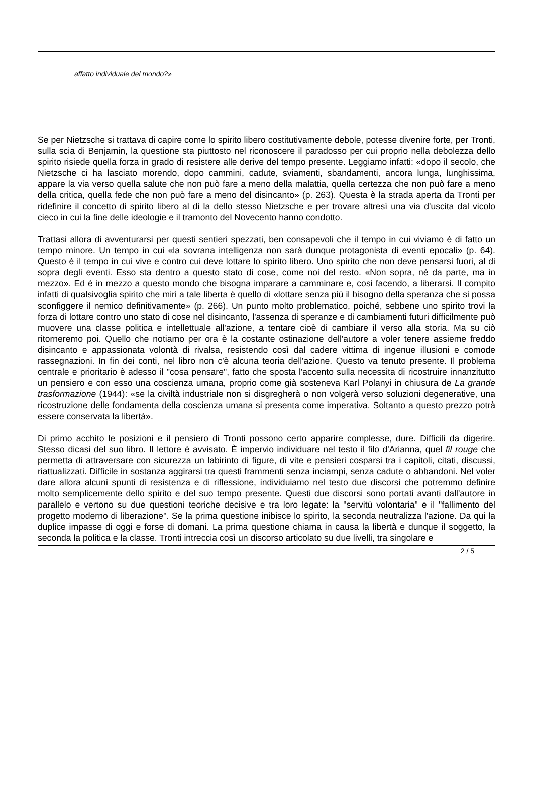affatto individuale del mondo?»
Se per Nietzsche si trattava di capire come lo spirito libero costitutivamente debole, potesse divenire forte, per Tronti, sulla scia di Benjamin, la questione sta piuttosto nel riconoscere il paradosso per cui proprio nella debolezza dello spirito risiede quella forza in grado di resistere alle derive del tempo presente. Leggiamo infatti: «dopo il secolo, che Nietzsche ci ha lasciato morendo, dopo cammini, cadute, sviamenti, sbandamenti, ancora lunga, lunghissima, appare la via verso quella salute che non può fare a meno della malattia, quella certezza che non può fare a meno della critica, quella fede che non può fare a meno del disincanto» (p. 263). Questa è la strada aperta da Tronti per ridefinire il concetto di spirito libero al di la dello stesso Nietzsche e per trovare altresì una via d'uscita dal vicolo cieco in cui la fine delle ideologie e il tramonto del Novecento hanno condotto.
Trattasi allora di avventurarsi per questi sentieri spezzati, ben consapevoli che il tempo in cui viviamo è di fatto un tempo minore. Un tempo in cui «la sovrana intelligenza non sarà dunque protagonista di eventi epocali» (p. 64). Questo è il tempo in cui vive e contro cui deve lottare lo spirito libero. Uno spirito che non deve pensarsi fuori, al di sopra degli eventi. Esso sta dentro a questo stato di cose, come noi del resto. «Non sopra, né da parte, ma in mezzo». Ed è in mezzo a questo mondo che bisogna imparare a camminare e, cosi facendo, a liberarsi. Il compito infatti di qualsivoglia spirito che miri a tale liberta è quello di «lottare senza più il bisogno della speranza che si possa sconfiggere il nemico definitivamente» (p. 266). Un punto molto problematico, poiché, sebbene uno spirito trovi la forza di lottare contro uno stato di cose nel disincanto, l'assenza di speranze e di cambiamenti futuri difficilmente può muovere una classe politica e intellettuale all'azione, a tentare cioè di cambiare il verso alla storia. Ma su ciò ritorneremo poi. Quello che notiamo per ora è la costante ostinazione dell'autore a voler tenere assieme freddo disincanto e appassionata volontà di rivalsa, resistendo così dal cadere vittima di ingenue illusioni e comode rassegnazioni. In fin dei conti, nel libro non c'è alcuna teoria dell'azione. Questo va tenuto presente. Il problema centrale e prioritario è adesso il "cosa pensare", fatto che sposta l'accento sulla necessita di ricostruire innanzitutto un pensiero e con esso una coscienza umana, proprio come già sosteneva Karl Polanyi in chiusura de La grande trasformazione (1944): «se la civiltà industriale non si disgregherà o non volgerà verso soluzioni degenerative, una ricostruzione delle fondamenta della coscienza umana si presenta come imperativa. Soltanto a questo prezzo potrà essere conservata la libertà».
Di primo acchito le posizioni e il pensiero di Tronti possono certo apparire complesse, dure. Difficili da digerire. Stesso dicasi del suo libro. Il lettore è avvisato. È impervio individuare nel testo il filo d'Arianna, quel fil rouge che permetta di attraversare con sicurezza un labirinto di figure, di vite e pensieri cosparsi tra i capitoli, citati, discussi, riattualizzati. Difficile in sostanza aggirarsi tra questi frammenti senza inciampi, senza cadute o abbandoni. Nel voler dare allora alcuni spunti di resistenza e di riflessione, individuiamo nel testo due discorsi che potremmo definire molto semplicemente dello spirito e del suo tempo presente. Questi due discorsi sono portati avanti dall'autore in parallelo e vertono su due questioni teoriche decisive e tra loro legate: la "servitù volontaria" e il "fallimento del progetto moderno di liberazione". Se la prima questione inibisce lo spirito, la seconda neutralizza l'azione. Da qui la duplice impasse di oggi e forse di domani. La prima questione chiama in causa la libertà e dunque il soggetto, la seconda la politica e la classe. Tronti intreccia così un discorso articolato su due livelli, tra singolare e
2 / 5